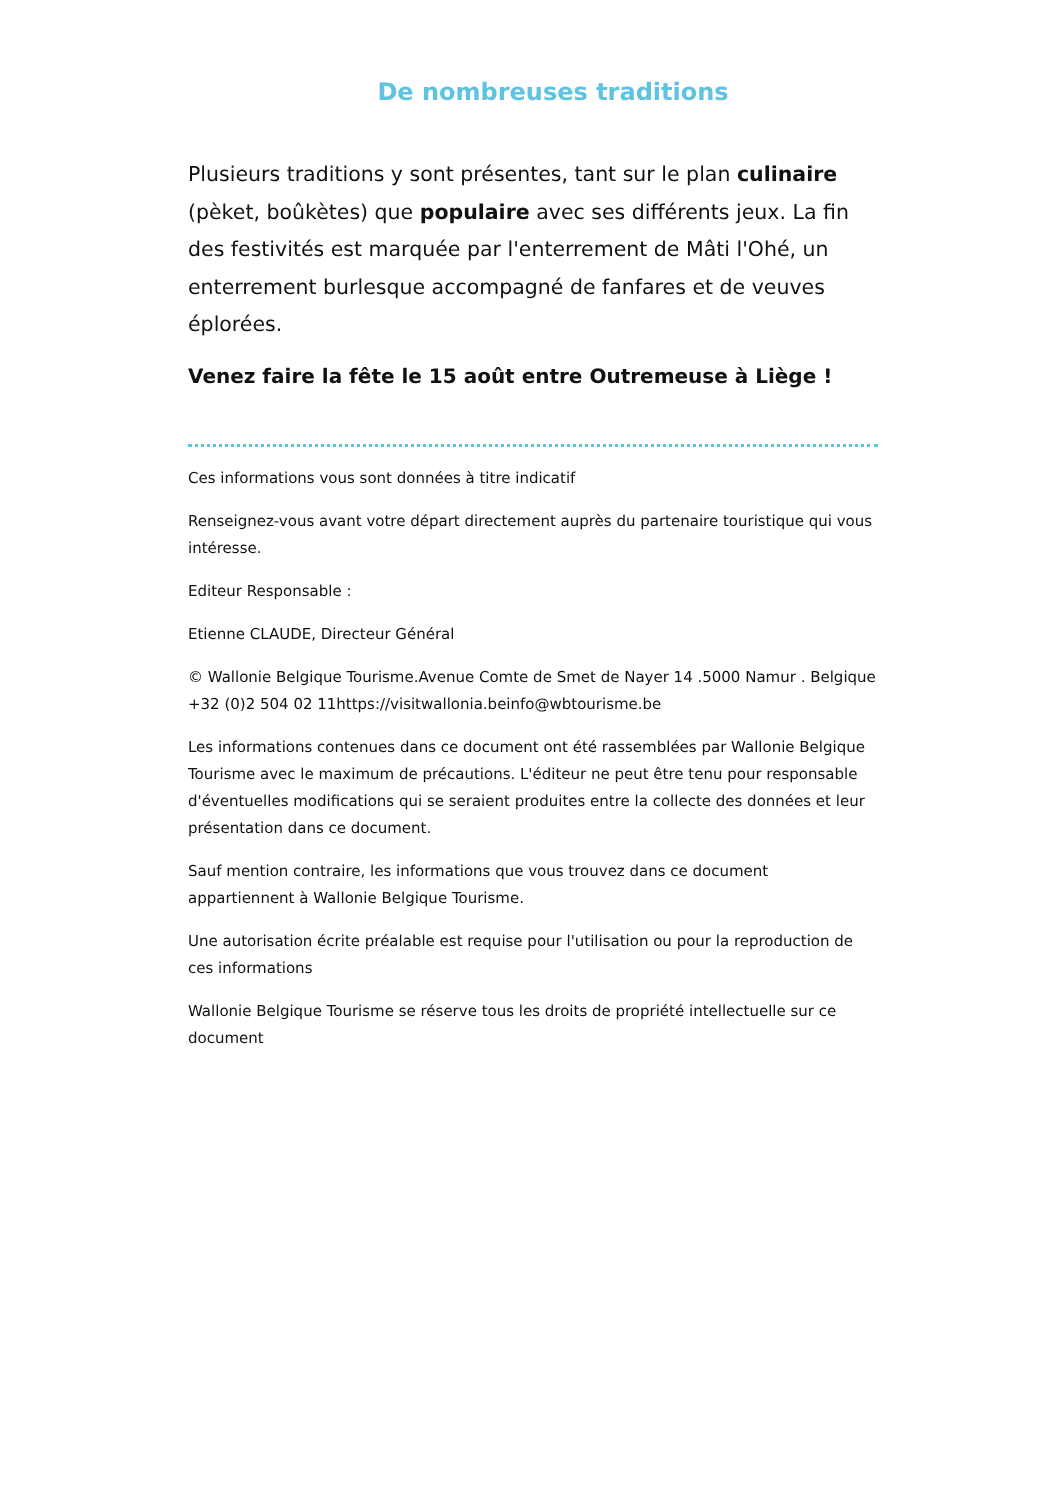De nombreuses traditions
Plusieurs traditions y sont présentes, tant sur le plan culinaire (pèket, boûkètes) que populaire avec ses différents jeux. La fin des festivités est marquée par l'enterrement de Mâti l'Ohé, un enterrement burlesque accompagné de fanfares et de veuves éplorées.
Venez faire la fête le 15 août entre Outremeuse à Liège !
Ces informations vous sont données à titre indicatif
Renseignez-vous avant votre départ directement auprès du partenaire touristique qui vous intéresse.
Editeur Responsable :
Etienne CLAUDE, Directeur Général
© Wallonie Belgique Tourisme.Avenue Comte de Smet de Nayer 14 .5000 Namur . Belgique +32 (0)2 504 02 11https://visitwallonia.beinfo@wbtourisme.be
Les informations contenues dans ce document ont été rassemblées par Wallonie Belgique Tourisme avec le maximum de précautions. L'éditeur ne peut être tenu pour responsable d'éventuelles modifications qui se seraient produites entre la collecte des données et leur présentation dans ce document.
Sauf mention contraire, les informations que vous trouvez dans ce document appartiennent à Wallonie Belgique Tourisme.
Une autorisation écrite préalable est requise pour l'utilisation ou pour la reproduction de ces informations
Wallonie Belgique Tourisme se réserve tous les droits de propriété intellectuelle sur ce document